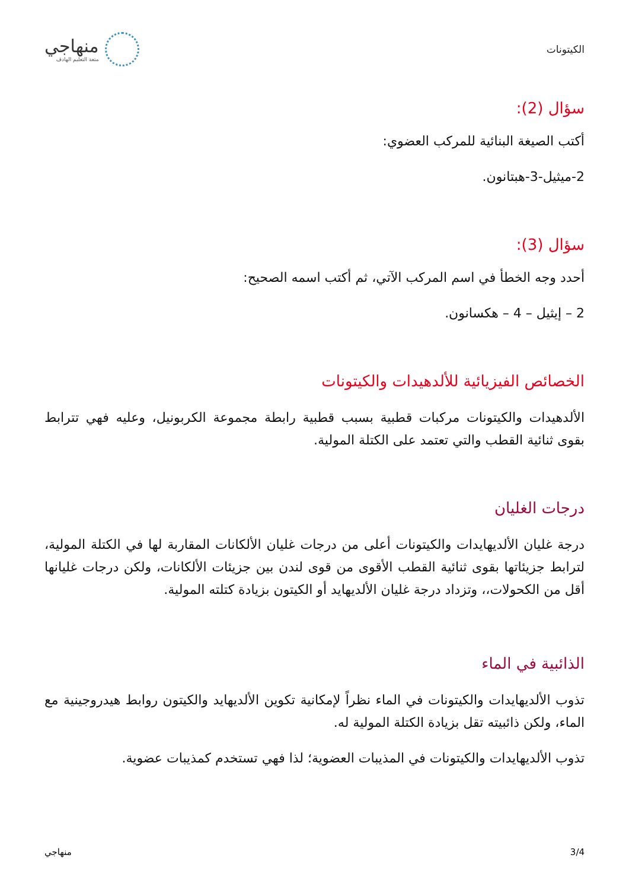الكيتونات
منهاجي
متعة التعليم الهادف
سؤال (2):
أكتب الصيغة البنائية للمركب العضوي:
2-ميثيل-3-هبتانون.
سؤال (3):
أحدد وجه الخطأ في اسم المركب الآتي، ثم أكتب اسمه الصحيح:
2 – إيثيل – 4 – هكسانون.
الخصائص الفيزيائية للألدهيدات والكيتونات
الألدهيدات والكيتونات مركبات قطبية بسبب قطبية رابطة مجموعة الكربونيل، وعليه فهي تترابط بقوى ثنائية القطب والتي تعتمد على الكتلة المولية.
درجات الغليان
درجة غليان الألديهايدات والكيتونات أعلى من درجات غليان الألكانات المقاربة لها في الكتلة المولية، لترابط جزيئاتها بقوى ثنائية القطب الأقوى من قوى لندن بين جزيئات الألكانات، ولكن درجات غليانها أقل من الكحولات،، وتزداد درجة غليان الألديهايد أو الكيتون بزيادة كتلته المولية.
الذائبية في الماء
تذوب الألديهايدات والكيتونات في الماء نظراً لإمكانية تكوين الألديهايد والكيتون روابط هيدروجينية مع الماء، ولكن ذائبيته تقل بزيادة الكتلة المولية له.
تذوب الألديهايدات والكيتونات في المذيبات العضوية؛ لذا فهي تستخدم كمذيبات عضوية.
3/4 منهاجي